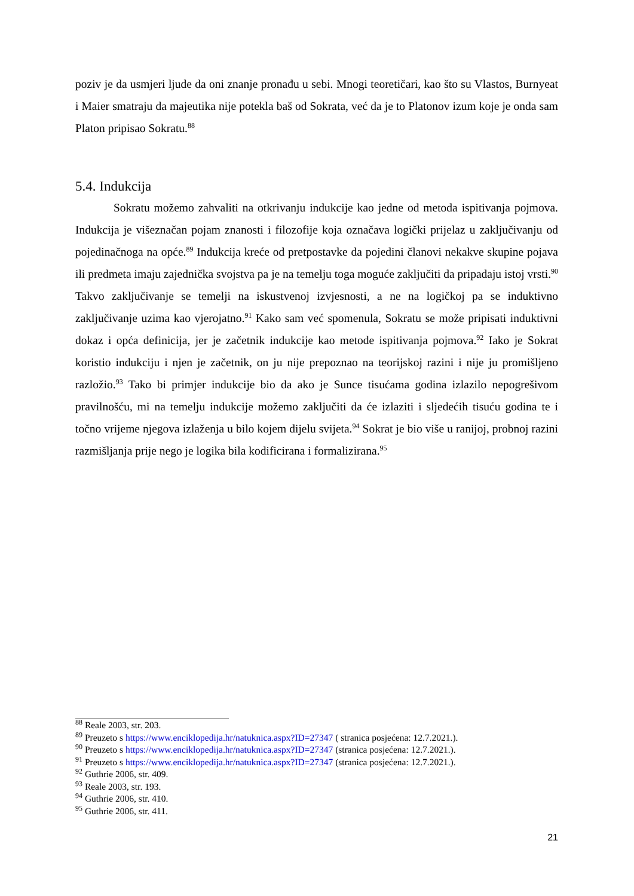poziv je da usmjeri ljude da oni znanje pronađu u sebi. Mnogi teoretičari, kao što su Vlastos, Burnyeat i Maier smatraju da majeutika nije potekla baš od Sokrata, već da je to Platonov izum koje je onda sam Platon pripisao Sokratu.<sup>88</sup>
5.4. Indukcija
Sokratu možemo zahvaliti na otkrivanju indukcije kao jedne od metoda ispitivanja pojmova. Indukcija je višeznačan pojam znanosti i filozofije koja označava logički prijelaz u zaključivanju od pojedinačnoga na opće.<sup>89</sup> Indukcija kreće od pretpostavke da pojedini članovi nekakve skupine pojava ili predmeta imaju zajednička svojstva pa je na temelju toga moguće zaključiti da pripadaju istoj vrsti.<sup>90</sup> Takvo zaključivanje se temelji na iskustvenoj izvjesnosti, a ne na logičkoj pa se induktivno zaključivanje uzima kao vjerojatno.<sup>91</sup> Kako sam već spomenula, Sokratu se može pripisati induktivni dokaz i opća definicija, jer je začetnik indukcije kao metode ispitivanja pojmova.<sup>92</sup> Iako je Sokrat koristio indukciju i njen je začetnik, on ju nije prepoznao na teorijskoj razini i nije ju promišljeno razložio.<sup>93</sup> Tako bi primjer indukcije bio da ako je Sunce tisućama godina izlazilo nepogrešivom pravilnošću, mi na temelju indukcije možemo zaključiti da će izlaziti i sljedećih tisuću godina te i točno vrijeme njegova izlaženja u bilo kojem dijelu svijeta.<sup>94</sup> Sokrat je bio više u ranijoj, probnoj razini razmišljanja prije nego je logika bila kodificirana i formalizirana.<sup>95</sup>
<sup>88</sup> Reale 2003, str. 203.
<sup>89</sup> Preuzeto s https://www.enciklopedija.hr/natuknica.aspx?ID=27347 ( stranica posjećena: 12.7.2021.).
<sup>90</sup> Preuzeto s https://www.enciklopedija.hr/natuknica.aspx?ID=27347 (stranica posjećena: 12.7.2021.).
<sup>91</sup> Preuzeto s https://www.enciklopedija.hr/natuknica.aspx?ID=27347 (stranica posjećena: 12.7.2021.).
<sup>92</sup> Guthrie 2006, str. 409.
<sup>93</sup> Reale 2003, str. 193.
<sup>94</sup> Guthrie 2006, str. 410.
<sup>95</sup> Guthrie 2006, str. 411.
21